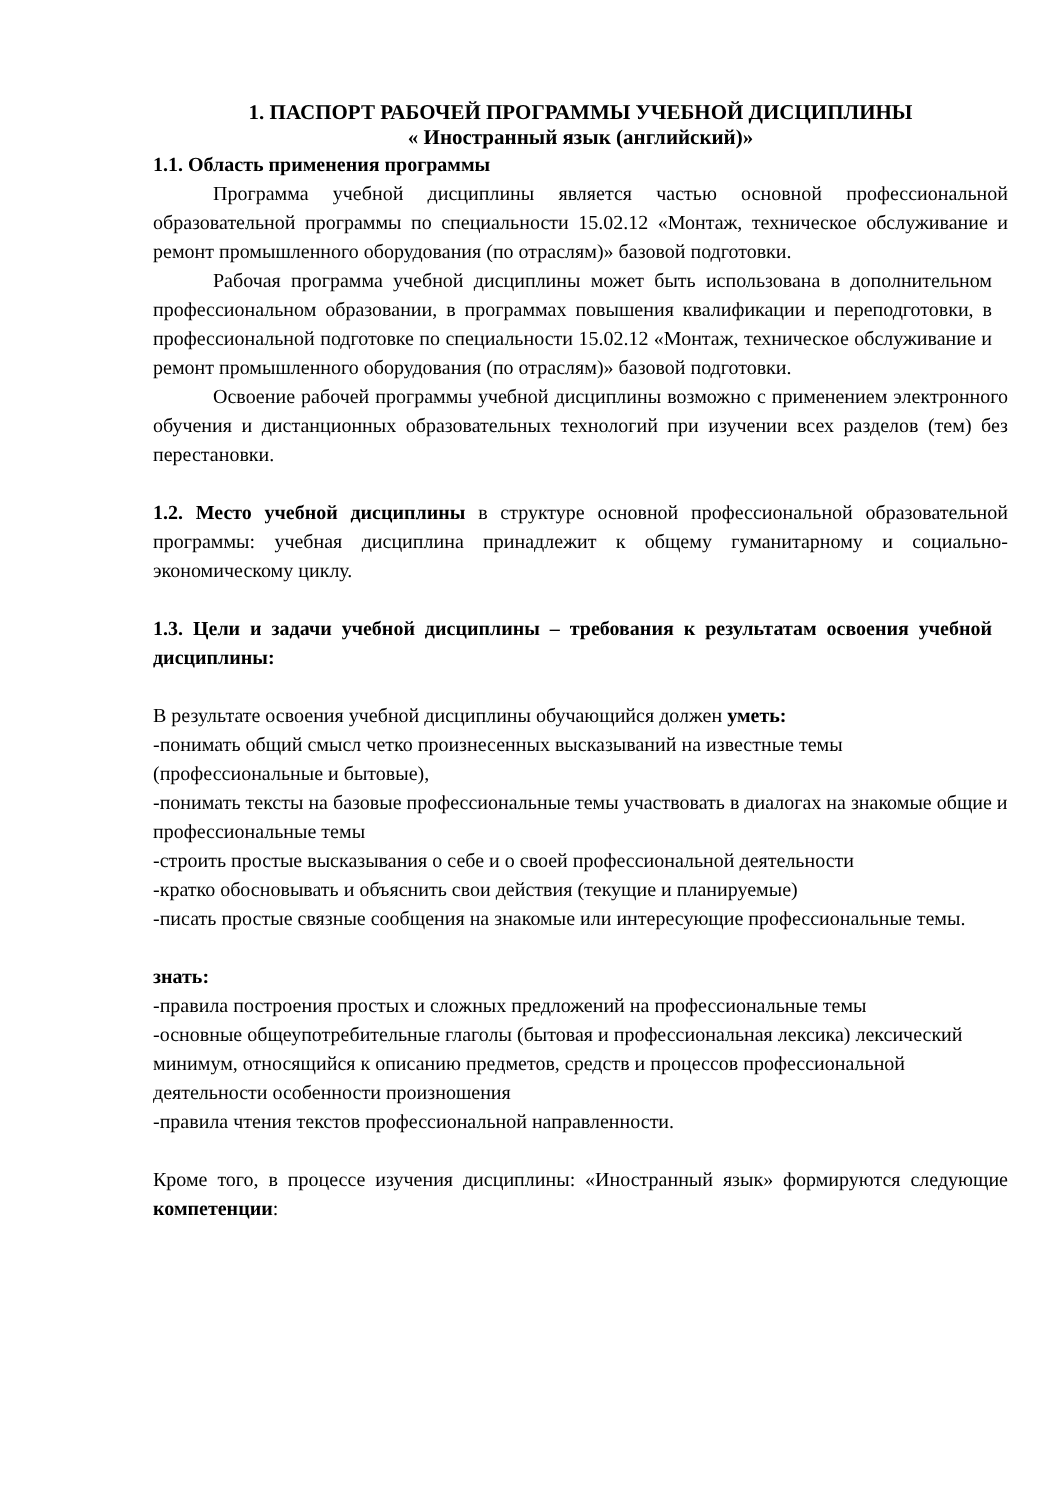1. ПАСПОРТ РАБОЧЕЙ ПРОГРАММЫ УЧЕБНОЙ ДИСЦИПЛИНЫ
« Иностранный язык (английский)»
1.1. Область применения программы
Программа учебной дисциплины является частью основной профессиональной образовательной программы по специальности 15.02.12 «Монтаж, техническое обслуживание и ремонт промышленного оборудования (по отраслям)» базовой подготовки.
Рабочая программа учебной дисциплины может быть использована в дополнительном профессиональном образовании, в программах повышения квалификации и переподготовки, в профессиональной подготовке по специальности 15.02.12 «Монтаж, техническое обслуживание и ремонт промышленного оборудования (по отраслям)» базовой подготовки.
Освоение рабочей программы учебной дисциплины возможно с применением электронного обучения и дистанционных образовательных технологий при изучении всех разделов (тем) без перестановки.
1.2. Место учебной дисциплины в структуре основной профессиональной образовательной программы: учебная дисциплина принадлежит к общему гуманитарному и социально-экономическому циклу.
1.3. Цели и задачи учебной дисциплины – требования к результатам освоения учебной дисциплины:
В результате освоения учебной дисциплины обучающийся должен уметь:
-понимать общий смысл четко произнесенных высказываний на известные темы
(профессиональные и бытовые),
-понимать тексты на базовые профессиональные темы участвовать в диалогах на знакомые общие и профессиональные темы
-строить простые высказывания о себе и о своей профессиональной деятельности
-кратко обосновывать и объяснить свои действия (текущие и планируемые)
-писать простые связные сообщения на знакомые или интересующие профессиональные темы.
знать:
-правила построения простых и сложных предложений на профессиональные темы
-основные общеупотребительные глаголы (бытовая и профессиональная лексика) лексический минимум, относящийся к описанию предметов, средств и процессов профессиональной деятельности особенности произношения
-правила чтения текстов профессиональной направленности.
Кроме того, в процессе изучения дисциплины: «Иностранный язык» формируются следующие компетенции: